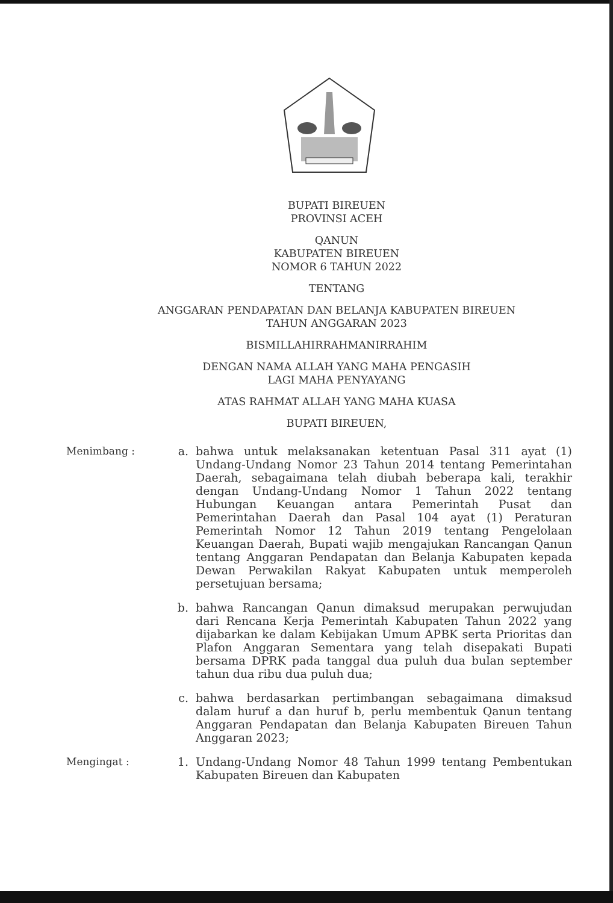BUPATI BIREUEN
PROVINSI ACEH
QANUN
KABUPATEN BIREUEN
NOMOR 6 TAHUN 2022
TENTANG
ANGGARAN PENDAPATAN DAN BELANJA KABUPATEN BIREUEN
TAHUN ANGGARAN 2023
BISMILLAHIRRAHMANIRRAHIM
DENGAN NAMA ALLAH YANG MAHA PENGASIH
LAGI MAHA PENYAYANG
ATAS RAHMAT ALLAH YANG MAHA KUASA
BUPATI BIREUEN,
Menimbang : a. bahwa untuk melaksanakan ketentuan Pasal 311 ayat (1) Undang-Undang Nomor 23 Tahun 2014 tentang Pemerintahan Daerah, sebagaimana telah diubah beberapa kali, terakhir dengan Undang-Undang Nomor 1 Tahun 2022 tentang Hubungan Keuangan antara Pemerintah Pusat dan Pemerintahan Daerah dan Pasal 104 ayat (1) Peraturan Pemerintah Nomor 12 Tahun 2019 tentang Pengelolaan Keuangan Daerah, Bupati wajib mengajukan Rancangan Qanun tentang Anggaran Pendapatan dan Belanja Kabupaten kepada Dewan Perwakilan Rakyat Kabupaten untuk memperoleh persetujuan bersama;
b. bahwa Rancangan Qanun dimaksud merupakan perwujudan dari Rencana Kerja Pemerintah Kabupaten Tahun 2022 yang dijabarkan ke dalam Kebijakan Umum APBK serta Prioritas dan Plafon Anggaran Sementara yang telah disepakati Bupati bersama DPRK pada tanggal dua puluh dua bulan september tahun dua ribu dua puluh dua;
c. bahwa berdasarkan pertimbangan sebagaimana dimaksud dalam huruf a dan huruf b, perlu membentuk Qanun tentang Anggaran Pendapatan dan Belanja Kabupaten Bireuen Tahun Anggaran 2023;
Mengingat : 1. Undang-Undang Nomor 48 Tahun 1999 tentang Pembentukan Kabupaten Bireuen dan Kabupaten